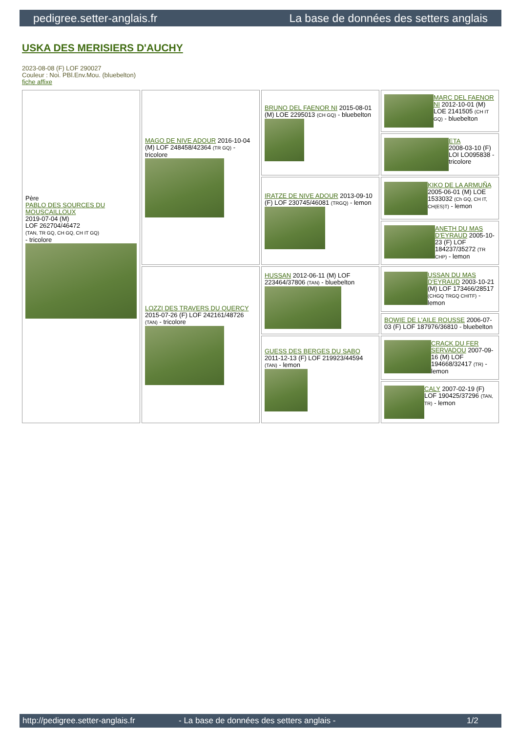pedigree.setter-anglais.fr La base de données des setters anglais
USKA DES MERISIERS D'AUCHY
2023-08-08 (F) LOF 290027
Couleur : Noi. PBl.Env.Mou. (bluebelton)
fiche affixe
| Père PABLO DES SOURCES DU MOUSCAILLOUX 2019-07-04 (M) LOF 262704/46472 (TAN, TR GQ, CH GQ, CH IT GQ) - tricolore | MAGO DE NIVE ADOUR 2016-10-04 (M) LOF 248458/42364 (TR GQ) - tricolore | BRUNO DEL FAENOR NI 2015-08-01 (M) LOE 2295013 (CH GQ) - bluebelton | MARC DEL FAENOR NI 2012-10-01 (M) LOE 2141505 (CH IT GQ) - bluebelton |
| | | | ETA 2008-03-10 (F) LOI LO095838 - tricolore |
| | | IRATZE DE NIVE ADOUR 2013-09-10 (F) LOF 230745/46081 (TRGQ) - lemon | KIKO DE LA ARMUÑA 2005-06-01 (M) LOE 1533032 (Ch GQ, CH IT, CH(ES)T) - lemon |
| | | | ANETH DU MAS D'EYRAUD 2005-10-23 (F) LOF 184237/35272 (TR CHP) - lemon |
| | LOZZI DES TRAVERS DU QUERCY 2015-07-26 (F) LOF 242161/48726 (TAN) - tricolore | HUSSAN 2012-06-11 (M) LOF 223464/37806 (TAN) - bluebelton | USSAN DU MAS D'EYRAUD 2003-10-21 (M) LOF 173466/28517 (CHGQ TRGQ CHITF) - lemon |
| | | | BOWIE DE L'AILE ROUSSE 2006-07-03 (F) LOF 187976/36810 - bluebelton |
| | | GUESS DES BERGES DU SABO 2011-12-13 (F) LOF 219923/44594 (TAN) - lemon | CRACK DU FER SERVADOU 2007-09-16 (M) LOF 194668/32417 (TR) - lemon |
| | | | CALY 2007-02-19 (F) LOF 190425/37296 (TAN, TR) - lemon |
http://pedigree.setter-anglais.fr - La base de données des setters anglais - 1/2